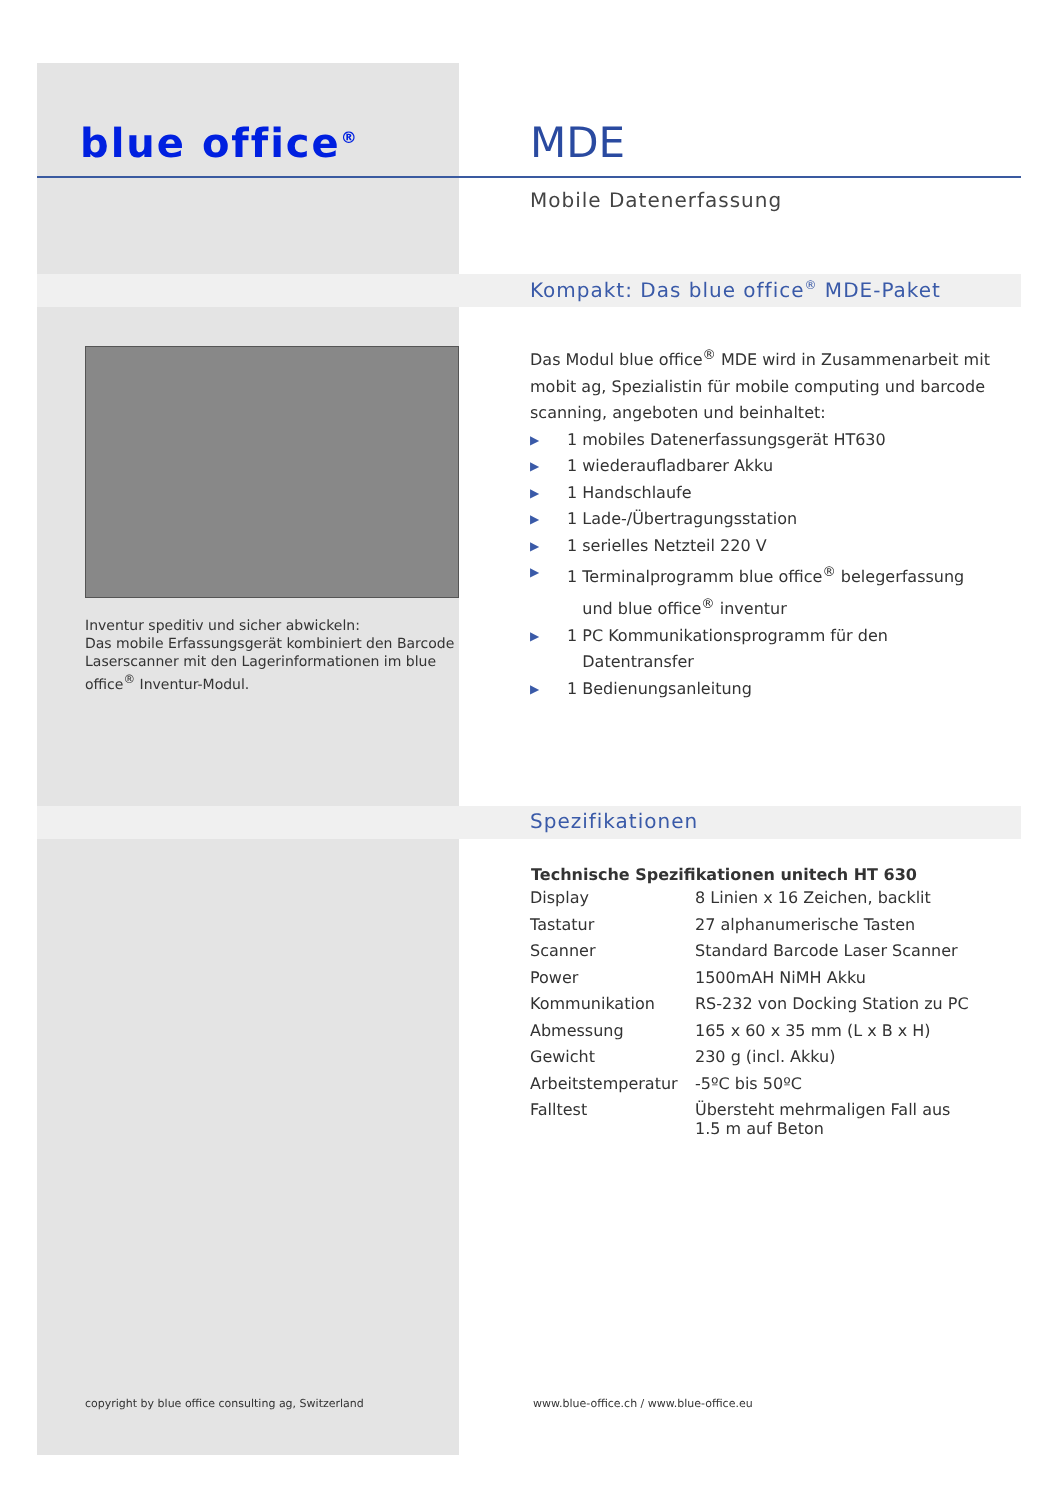blue office<sup>®</sup> MDE
Mobile Datenerfassung
Kompakt: Das blue office<sup>®</sup> MDE-Paket
Inventur speditiv und sicher abwickeln:
Das mobile Erfassungsgerät kombiniert den Barcode Laserscanner mit den Lagerinformationen im blue office<sup>®</sup> Inventur-Modul.
Das Modul blue office<sup>®</sup> MDE wird in Zusammenarbeit mit mobit ag, Spezialistin für mobile computing und barcode scanning, angeboten und beinhaltet:
▶ 1 mobiles Datenerfassungsgerät HT630
▶ 1 wiederaufladbarer Akku
▶ 1 Handschlaufe
▶ 1 Lade-/Übertragungsstation
▶ 1 serielles Netzteil 220 V
▶ 1 Terminalprogramm blue office<sup>®</sup> belegerfassung
und blue office<sup>®</sup> inventur
▶ 1 PC Kommunikationsprogramm für den
Datentransfer
▶ 1 Bedienungsanleitung
Spezifikationen
| Technische Spezifikationen unitech HT 630 | |
| --- | --- |
| Display | 8 Linien x 16 Zeichen, backlit |
| Tastatur | 27 alphanumerische Tasten |
| Scanner | Standard Barcode Laser Scanner |
| Power | 1500mAH NiMH Akku |
| Kommunikation | RS-232 von Docking Station zu PC |
| Abmessung | 165 x 60 x 35 mm (L x B x H) |
| Gewicht | 230 g (incl. Akku) |
| Arbeitstemperatur | -5ºC bis 50ºC |
| Falltest | Übersteht mehrmaligen Fall aus 1.5 m auf Beton |
copyright by blue office consulting ag, Switzerland
www.blue-office.ch / www.blue-office.eu